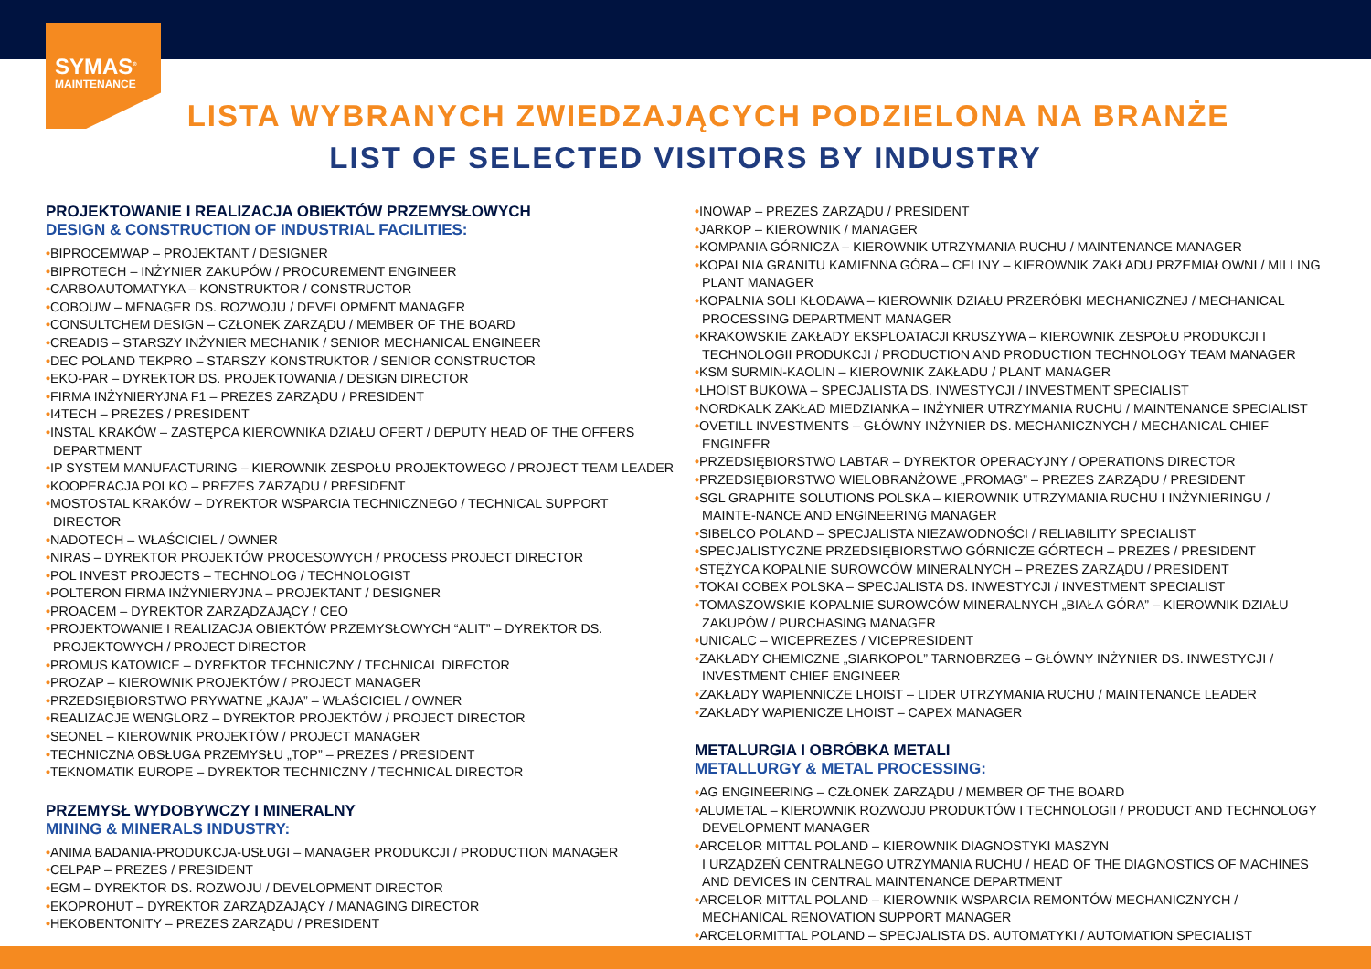SYMAS<sup>®</sup>
MAINTENANCE
LISTA WYBRANYCH ZWIEDZAJĄCYCH PODZIELONA NA BRANŻE
LIST OF SELECTED VISITORS BY INDUSTRY
PROJEKTOWANIE I REALIZACJA OBIEKTÓW PRZEMYSŁOWYCH
DESIGN & CONSTRUCTION OF INDUSTRIAL FACILITIES:
•BIPROCEMWAP – PROJEKTANT / DESIGNER
•BIPROTECH – INŻYNIER ZAKUPÓW / PROCUREMENT ENGINEER
•CARBOAUTOMATYKA – KONSTRUKTOR / CONSTRUCTOR
•COBOUW – MENAGER DS. ROZWOJU / DEVELOPMENT MANAGER
•CONSULTCHEM DESIGN – CZŁONEK ZARZĄDU / MEMBER OF THE BOARD
•CREADIS – STARSZY INŻYNIER MECHANIK / SENIOR MECHANICAL ENGINEER
•DEC POLAND TEKPRO – STARSZY KONSTRUKTOR / SENIOR CONSTRUCTOR
•EKO-PAR – DYREKTOR DS. PROJEKTOWANIA / DESIGN DIRECTOR
•FIRMA INŻYNIERYJNA F1 – PREZES ZARZĄDU / PRESIDENT
•I4TECH – PREZES / PRESIDENT
•INSTAL KRAKÓW – ZASTĘPCA KIEROWNIKA DZIAŁU OFERT / DEPUTY HEAD OF THE OFFERS DEPARTMENT
•IP SYSTEM MANUFACTURING – KIEROWNIK ZESPOŁU PROJEKTOWEGO / PROJECT TEAM LEADER
•KOOPERACJA POLKO – PREZES ZARZĄDU / PRESIDENT
•MOSTOSTAL KRAKÓW – DYREKTOR WSPARCIA TECHNICZNEGO / TECHNICAL SUPPORT DIRECTOR
•NADOTECH – WŁAŚCICIEL / OWNER
•NIRAS – DYREKTOR PROJEKTÓW PROCESOWYCH / PROCESS PROJECT DIRECTOR
•POL INVEST PROJECTS – TECHNOLOG / TECHNOLOGIST
•POLTERON FIRMA INŻYNIERYJNA – PROJEKTANT / DESIGNER
•PROACEM – DYREKTOR ZARZĄDZAJĄCY / CEO
•PROJEKTOWANIE I REALIZACJA OBIEKTÓW PRZEMYSŁOWYCH “ALIT” – DYREKTOR DS. PROJEKTOWYCH / PROJECT DIRECTOR
•PROMUS KATOWICE – DYREKTOR TECHNICZNY / TECHNICAL DIRECTOR
•PROZAP – KIEROWNIK PROJEKTÓW / PROJECT MANAGER
•PRZEDSIĘBIORSTWO PRYWATNE „KAJA” – WŁAŚCICIEL / OWNER
•REALIZACJE WENGLORZ – DYREKTOR PROJEKTÓW / PROJECT DIRECTOR
•SEONEL – KIEROWNIK PROJEKTÓW / PROJECT MANAGER
•TECHNICZNA OBSŁUGA PRZEMYSŁU „TOP” – PREZES / PRESIDENT
•TEKNOMATIK EUROPE – DYREKTOR TECHNICZNY / TECHNICAL DIRECTOR
PRZEMYSŁ WYDOBYWCZY I MINERALNY
MINING & MINERALS INDUSTRY:
•ANIMA BADANIA-PRODUKCJA-USŁUGI – MANAGER PRODUKCJI / PRODUCTION MANAGER
•CELPAP – PREZES / PRESIDENT
•EGM – DYREKTOR DS. ROZWOJU / DEVELOPMENT DIRECTOR
•EKOPROHUT – DYREKTOR ZARZĄDZAJĄCY / MANAGING DIRECTOR
•HEKOBENTONITY – PREZES ZARZĄDU / PRESIDENT
•INOWAP – PREZES ZARZĄDU / PRESIDENT
•JARKOP – KIEROWNIK / MANAGER
•KOMPANIA GÓRNICZA – KIEROWNIK UTRZYMANIA RUCHU / MAINTENANCE MANAGER
•KOPALNIA GRANITU KAMIENNA GÓRA – CELINY – KIEROWNIK ZAKŁADU PRZEMIAŁOWNI / MILLING PLANT MANAGER
•KOPALNIA SOLI KŁODAWA – KIEROWNIK DZIAŁU PRZERÓBKI MECHANICZNEJ / MECHANICAL PROCESSING DEPARTMENT MANAGER
•KRAKOWSKIE ZAKŁADY EKSPLOATACJI KRUSZYWA – KIEROWNIK ZESPOŁU PRODUKCJI I TECHNOLOGII PRODUKCJI / PRODUCTION AND PRODUCTION TECHNOLOGY TEAM MANAGER
•KSM SURMIN-KAOLIN – KIEROWNIK ZAKŁADU / PLANT MANAGER
•LHOIST BUKOWA – SPECJALISTA DS. INWESTYCJI / INVESTMENT SPECIALIST
•NORDKALK ZAKŁAD MIEDZIANKA – INŻYNIER UTRZYMANIA RUCHU / MAINTENANCE SPECIALIST
•OVETILL INVESTMENTS – GŁÓWNY INŻYNIER DS. MECHANICZNYCH / MECHANICAL CHIEF ENGINEER
•PRZEDSIĘBIORSTWO LABTAR – DYREKTOR OPERACYJNY / OPERATIONS DIRECTOR
•PRZEDSIĘBIORSTWO WIELOBRANŻOWE „PROMAG” – PREZES ZARZĄDU / PRESIDENT
•SGL GRAPHITE SOLUTIONS POLSKA – KIEROWNIK UTRZYMANIA RUCHU I INŻYNIERINGU / MAINTE-NANCE AND ENGINEERING MANAGER
•SIBELCO POLAND – SPECJALISTA NIEZAWODNOŚCI / RELIABILITY SPECIALIST
•SPECJALISTYCZNE PRZEDSIĘBIORSTWO GÓRNICZE GÓRTECH – PREZES / PRESIDENT
•STĘŻYCA KOPALNIE SUROWCÓW MINERALNYCH – PREZES ZARZĄDU / PRESIDENT
•TOKAI COBEX POLSKA – SPECJALISTA DS. INWESTYCJI / INVESTMENT SPECIALIST
•TOMASZOWSKIE KOPALNIE SUROWCÓW MINERALNYCH „BIAŁA GÓRA” – KIEROWNIK DZIAŁU ZAKUPÓW / PURCHASING MANAGER
•UNICALC – WICEPREZES / VICEPRESIDENT
•ZAKŁADY CHEMICZNE „SIARKOPOL” TARNOBRZEG – GŁÓWNY INŻYNIER DS. INWESTYCJI / INVESTMENT CHIEF ENGINEER
•ZAKŁADY WAPIENNICZE LHOIST – LIDER UTRZYMANIA RUCHU / MAINTENANCE LEADER
•ZAKŁADY WAPIENICZE LHOIST – CAPEX MANAGER
METALURGIA I OBRÓBKA METALI
METALLURGY & METAL PROCESSING:
•AG ENGINEERING – CZŁONEK ZARZĄDU / MEMBER OF THE BOARD
•ALUMETAL – KIEROWNIK ROZWOJU PRODUKTÓW I TECHNOLOGII / PRODUCT AND TECHNOLOGY DEVELOPMENT MANAGER
•ARCELOR MITTAL POLAND – KIEROWNIK DIAGNOSTYKI MASZYN
I URZĄDZEŃ CENTRALNEGO UTRZYMANIA RUCHU / HEAD OF THE DIAGNOSTICS OF MACHINES AND DEVICES IN CENTRAL MAINTENANCE DEPARTMENT
•ARCELOR MITTAL POLAND – KIEROWNIK WSPARCIA REMONTÓW MECHANICZNYCH / MECHANICAL RENOVATION SUPPORT MANAGER
•ARCELORMITTAL POLAND – SPECJALISTA DS. AUTOMATYKI / AUTOMATION SPECIALIST